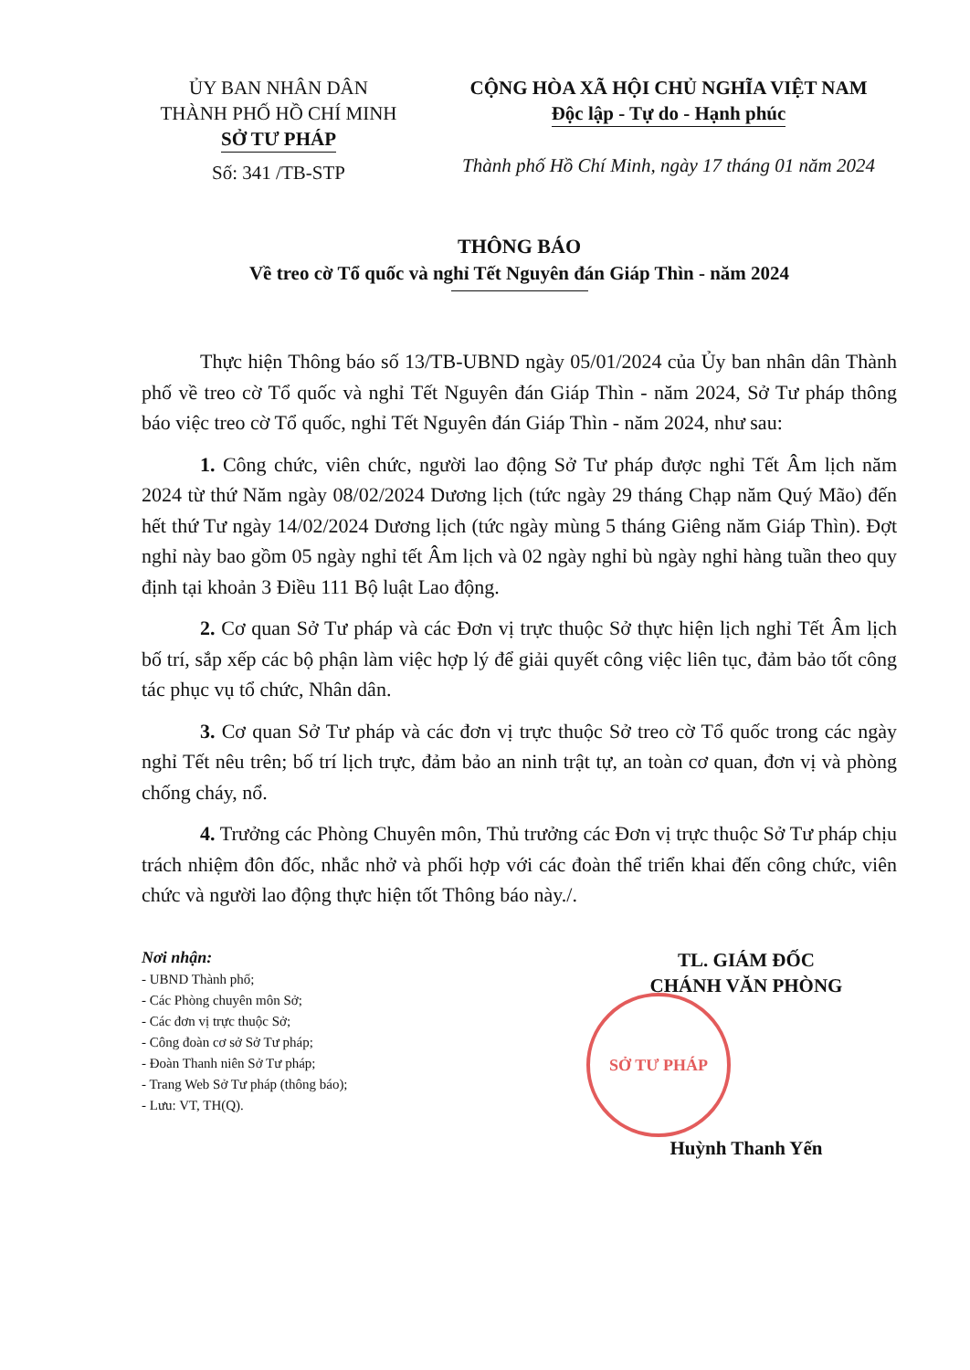ỦY BAN NHÂN DÂN
THÀNH PHỐ HỒ CHÍ MINH
SỞ TƯ PHÁP
Số: 341 /TB-STP
CỘNG HÒA XÃ HỘI CHỦ NGHĨA VIỆT NAM
Độc lập - Tự do - Hạnh phúc
Thành phố Hồ Chí Minh, ngày 17 tháng 01 năm 2024
THÔNG BÁO
Về treo cờ Tổ quốc và nghỉ Tết Nguyên đán Giáp Thìn - năm 2024
Thực hiện Thông báo số 13/TB-UBND ngày 05/01/2024 của Ủy ban nhân dân Thành phố về treo cờ Tổ quốc và nghỉ Tết Nguyên đán Giáp Thìn - năm 2024, Sở Tư pháp thông báo việc treo cờ Tổ quốc, nghỉ Tết Nguyên đán Giáp Thìn - năm 2024, như sau:
1. Công chức, viên chức, người lao động Sở Tư pháp được nghỉ Tết Âm lịch năm 2024 từ thứ Năm ngày 08/02/2024 Dương lịch (tức ngày 29 tháng Chạp năm Quý Mão) đến hết thứ Tư ngày 14/02/2024 Dương lịch (tức ngày mùng 5 tháng Giêng năm Giáp Thìn). Đợt nghỉ này bao gồm 05 ngày nghỉ tết Âm lịch và 02 ngày nghỉ bù ngày nghỉ hàng tuần theo quy định tại khoản 3 Điều 111 Bộ luật Lao động.
2. Cơ quan Sở Tư pháp và các Đơn vị trực thuộc Sở thực hiện lịch nghỉ Tết Âm lịch bố trí, sắp xếp các bộ phận làm việc hợp lý để giải quyết công việc liên tục, đảm bảo tốt công tác phục vụ tổ chức, Nhân dân.
3. Cơ quan Sở Tư pháp và các đơn vị trực thuộc Sở treo cờ Tổ quốc trong các ngày nghỉ Tết nêu trên; bố trí lịch trực, đảm bảo an ninh trật tự, an toàn cơ quan, đơn vị và phòng chống cháy, nổ.
4. Trưởng các Phòng Chuyên môn, Thủ trưởng các Đơn vị trực thuộc Sở Tư pháp chịu trách nhiệm đôn đốc, nhắc nhở và phối hợp với các đoàn thể triển khai đến công chức, viên chức và người lao động thực hiện tốt Thông báo này./.
Nơi nhận:
- UBND Thành phố;
- Các Phòng chuyên môn Sở;
- Các đơn vị trực thuộc Sở;
- Công đoàn cơ sở Sở Tư pháp;
- Đoàn Thanh niên Sở Tư pháp;
- Trang Web Sở Tư pháp (thông báo);
- Lưu: VT, TH(Q).
TL. GIÁM ĐỐC
CHÁNH VĂN PHÒNG
SỞ TƯ PHÁP
Huỳnh Thanh Yến